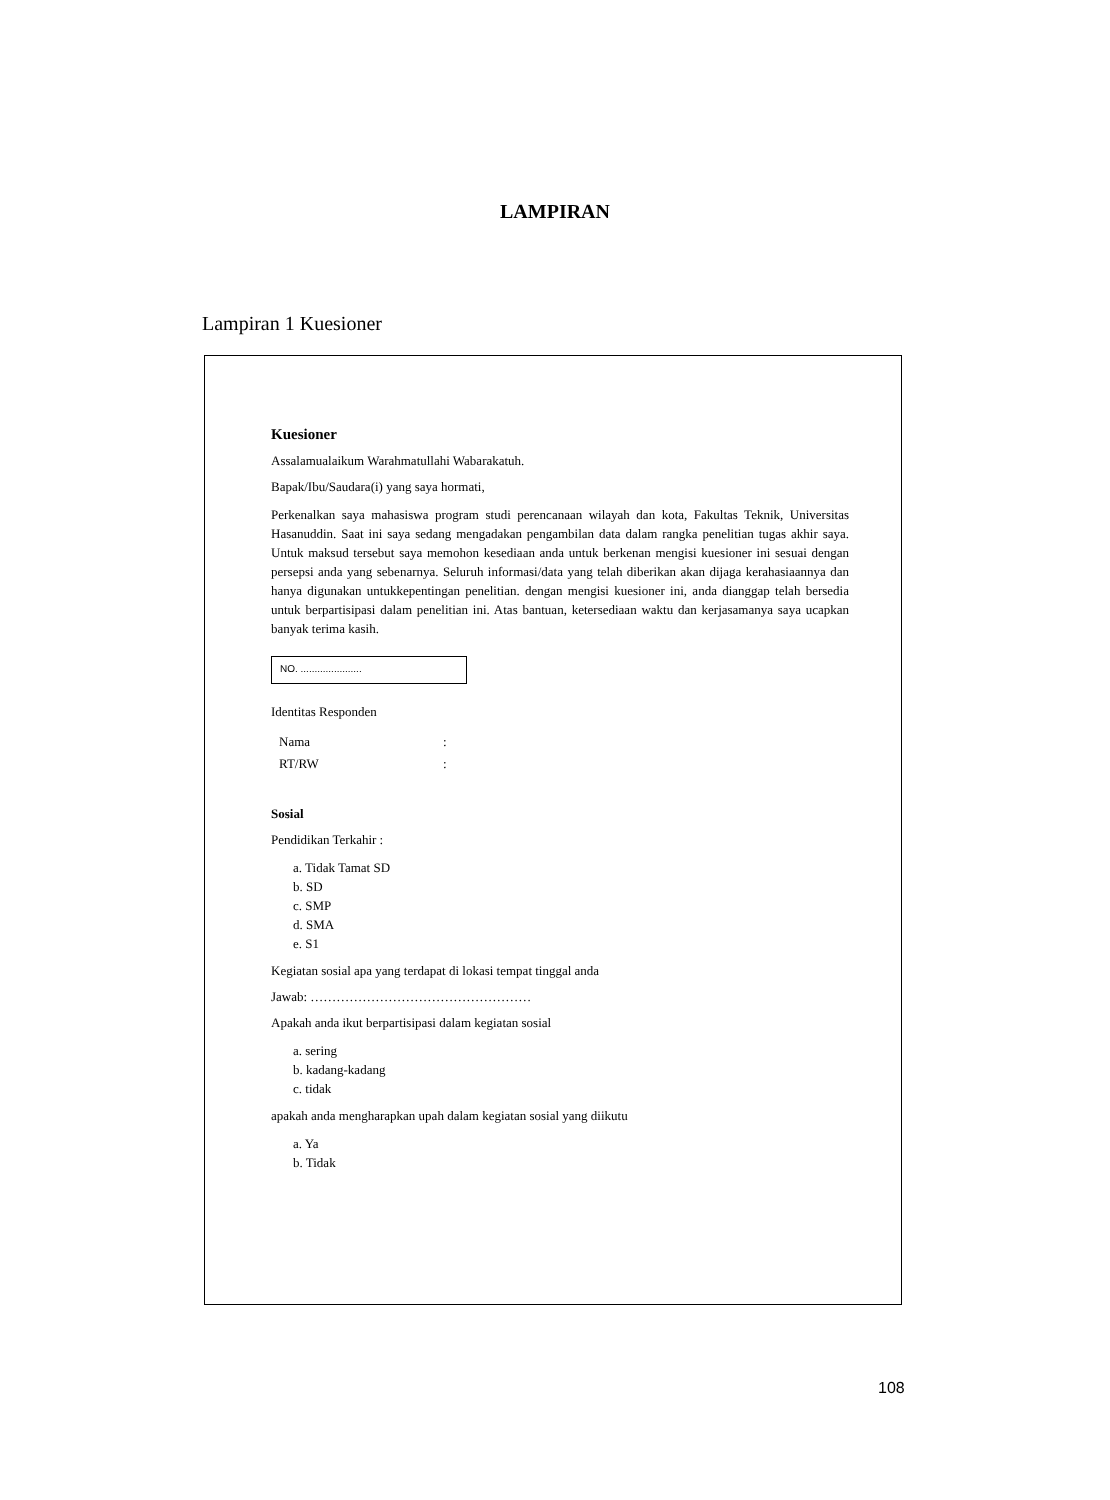LAMPIRAN
Lampiran 1 Kuesioner
Kuesioner
Assalamualaikum Warahmatullahi Wabarakatuh.
Bapak/Ibu/Saudara(i) yang saya hormati,
Perkenalkan saya mahasiswa program studi perencanaan wilayah dan kota, Fakultas Teknik, Universitas Hasanuddin. Saat ini saya sedang mengadakan pengambilan data dalam rangka penelitian tugas akhir saya. Untuk maksud tersebut saya memohon kesediaan anda untuk berkenan mengisi kuesioner ini sesuai dengan persepsi anda yang sebenarnya. Seluruh informasi/data yang telah diberikan akan dijaga kerahasiaannya dan hanya digunakan untukkepentingan penelitian. dengan mengisi kuesioner ini, anda dianggap telah bersedia untuk berpartisipasi dalam penelitian ini. Atas bantuan, ketersediaan waktu dan kerjasamanya saya ucapkan banyak terima kasih.
NO. ......................
Identitas Responden
| Nama | : |
| RT/RW | : |
Sosial
Pendidikan Terkahir :
a. Tidak Tamat SD
b. SD
c. SMP
d. SMA
e. S1
Kegiatan sosial apa yang terdapat di lokasi tempat tinggal anda
Jawab: ……………………………………………
Apakah anda ikut berpartisipasi dalam kegiatan sosial
a. sering
b. kadang-kadang
c. tidak
apakah anda mengharapkan upah dalam kegiatan sosial yang diikutu
a. Ya
b. Tidak
108